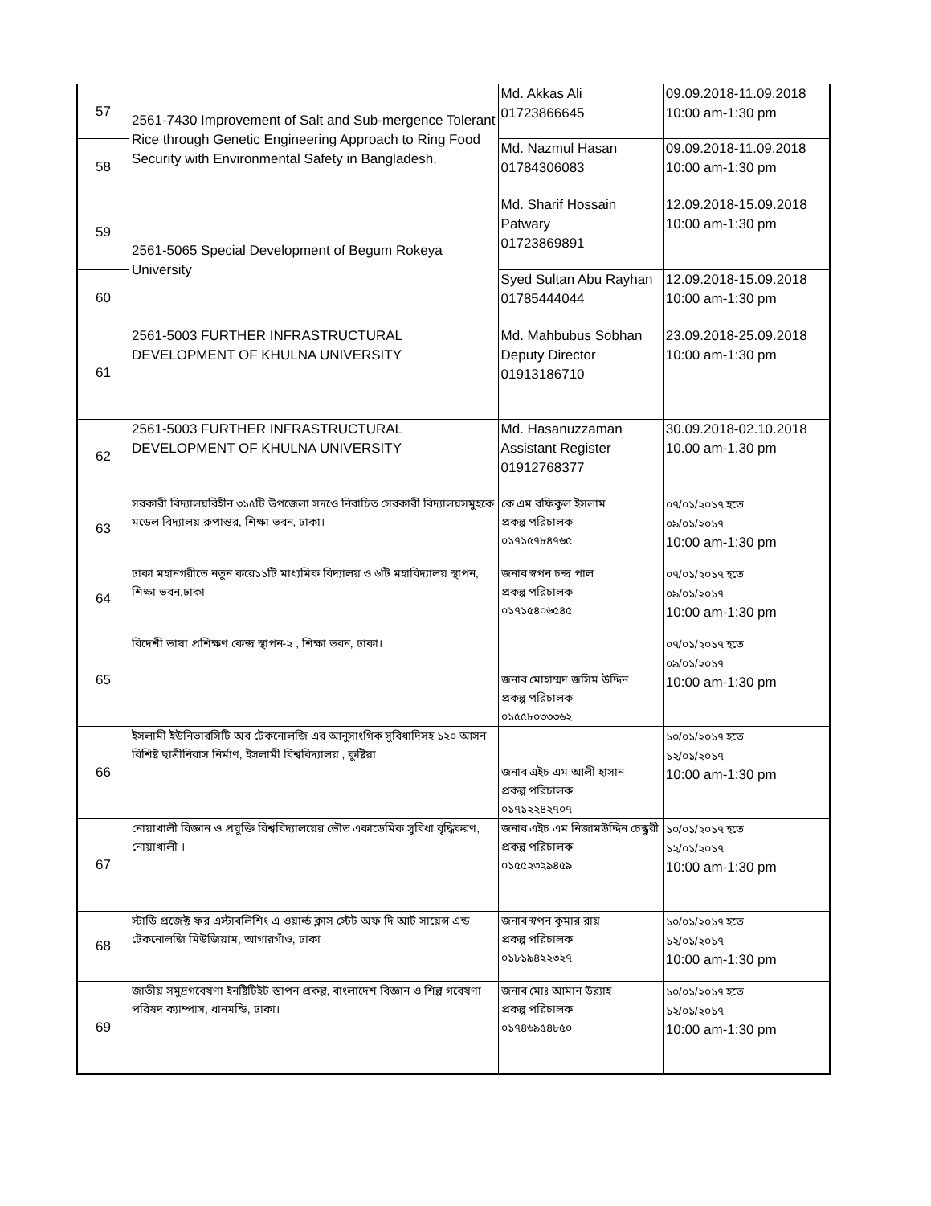| 57 | 2561-7430 Improvement of Salt and Sub-mergence Tolerant Rice through Genetic Engineering Approach to Ring Food Security with Environmental Safety in Bangladesh. | Md. Akkas Ali 01723866645 | 09.09.2018-11.09.2018 10:00 am-1:30 pm |
| 58 | | Md. Nazmul Hasan 01784306083 | 09.09.2018-11.09.2018 10:00 am-1:30 pm |
| 59 | 2561-5065 Special Development of Begum Rokeya University | Md. Sharif Hossain Patwary 01723869891 | 12.09.2018-15.09.2018 10:00 am-1:30 pm |
| 60 | | Syed Sultan Abu Rayhan 01785444044 | 12.09.2018-15.09.2018 10:00 am-1:30 pm |
| 61 | 2561-5003 FURTHER INFRASTRUCTURAL DEVELOPMENT OF KHULNA UNIVERSITY | Md. Mahbubus Sobhan Deputy Director 01913186710 | 23.09.2018-25.09.2018 10:00 am-1:30 pm |
| 62 | 2561-5003 FURTHER INFRASTRUCTURAL DEVELOPMENT OF KHULNA UNIVERSITY | Md. Hasanuzzaman Assistant Register 01912768377 | 30.09.2018-02.10.2018 10.00 am-1.30 pm |
| 63 | সরকারী বিদ্যালয়বিহীন ৩১৫টি উপজেলা সদওে নিবাচিত সেরকারী বিদ্যালয়সমুহকে মডেল বিদ্যালয় রুপান্তর, শিক্ষা ভবন, ঢাকা। | কে এম রফিকুল ইসলাম প্রকল্প পরিচালক ০১৭১৫৭৮৪৭৬৫ | ০৭/০১/২০১৭ হতে ০৯/০১/২০১৭ 10:00 am-1:30 pm |
| 64 | ঢাকা মহানগরীতে নতুন করে১১টি মাধ্যমিক বিদ্যালয় ও ৬টি মহাবিদ্যালয় স্থাপন, শিক্ষা ভবন,ঢাকা | জনাব স্বপন চন্দ্র পাল প্রকল্প পরিচালক ০১৭১৫৪০৬৫৪৫ | ০৭/০১/২০১৭ হতে ০৯/০১/২০১৭ 10:00 am-1:30 pm |
| 65 | বিদেশী ভাষা প্রশিক্ষণ কেন্দ্র স্থাপন-২ , শিক্ষা ভবন, ঢাকা। | জনাব মোহাম্মদ জসিম উদ্দিন প্রকল্প পরিচালক ০১৫৫৮০৩৩৩৬২ | ০৭/০১/২০১৭ হতে ০৯/০১/২০১৭ 10:00 am-1:30 pm |
| 66 | ইসলামী ইউনিভারসিটি অব টেকনোলজি এর আনুসাংগিক সুবিধাদিসহ ১২০ আসন বিশিষ্ট ছাত্রীনিবাস নির্মাণ, ইসলামী বিশ্ববিদ্যালয় , কুষ্টিয়া | জনাব এইচ এম আলী হাসান প্রকল্প পরিচালক ০১৭১২২৪২৭০৭ | ১০/০১/২০১৭ হতে ১২/০১/২০১৭ 10:00 am-1:30 pm |
| 67 | নোয়াখালী বিজ্ঞান ও প্রযুক্তি বিশ্ববিদ্যালয়ের ভৌত একাডেমিক সুবিধা বৃদ্ধিকরণ, নোয়াখালী । | জনাব এইচ এম নিজামউদ্দিন চেন্ধুরী প্রকল্প পরিচালক ০১৫৫২৩২৯৪৫৯ | ১০/০১/২০১৭ হতে ১২/০১/২০১৭ 10:00 am-1:30 pm |
| 68 | স্টাডি প্রজেক্ট ফর এস্টাবলিশিং এ ওয়ার্ল্ড ক্লাস স্টেট অফ দি আর্ট সায়েন্স এন্ড টেকনোলজি মিউজিয়াম, আগারগাঁও, ঢাকা | জনাব স্বপন কুমার রায় প্রকল্প পরিচালক ০১৮১৯৪২২৩২৭ | ১০/০১/২০১৭ হতে ১২/০১/২০১৭ 10:00 am-1:30 pm |
| 69 | জাতীয় সমুদ্রগবেষণা ইনষ্টিটিইট স্তাপন প্রকল্প, বাংলাদেশ বিজ্ঞান ও শিল্প গবেষণা পরিষদ ক্যাম্পাস, ধানমন্ডি, ঢাকা। | জনাব মোঃ আমান উর‌্যাহ প্রকল্প পরিচালক ০১৭৪৬৯৫৪৮৫০ | ১০/০১/২০১৭ হতে ১২/০১/২০১৭ 10:00 am-1:30 pm |